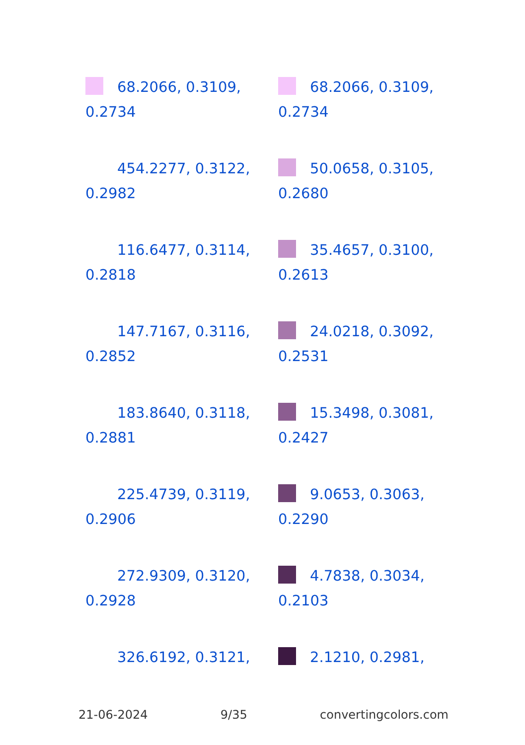68.2066, 0.3109, 0.2734
68.2066, 0.3109, 0.2734
454.2277, 0.3122, 0.2982
50.0658, 0.3105, 0.2680
116.6477, 0.3114, 0.2818
35.4657, 0.3100, 0.2613
147.7167, 0.3116, 0.2852
24.0218, 0.3092, 0.2531
183.8640, 0.3118, 0.2881
15.3498, 0.3081, 0.2427
225.4739, 0.3119, 0.2906
9.0653, 0.3063, 0.2290
272.9309, 0.3120, 0.2928
4.7838, 0.3034, 0.2103
326.6192, 0.3121,
2.1210, 0.2981,
21-06-2024 9/35 convertingcolors.com